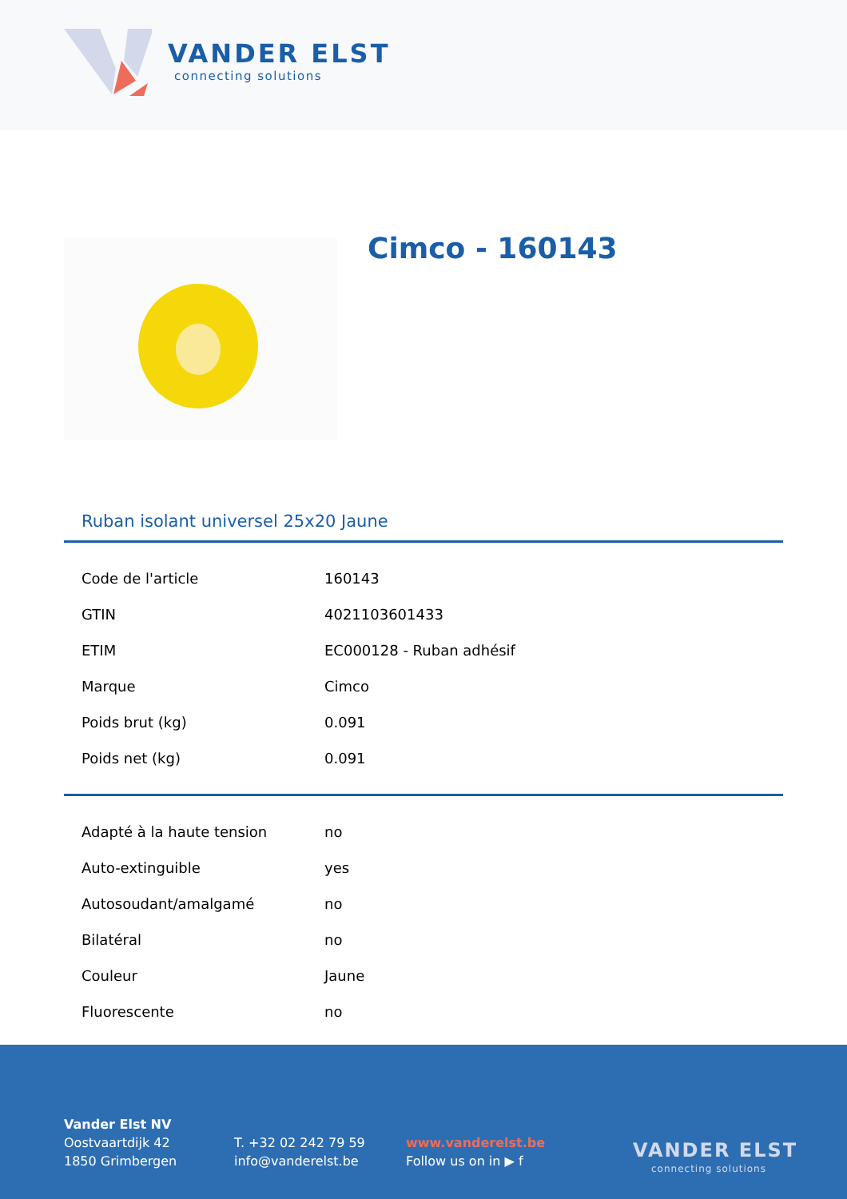VANDER ELST
connecting solutions
Cimco - 160143
Ruban isolant universel 25x20 Jaune
| Code de l'article | 160143 |
| GTIN | 4021103601433 |
| ETIM | EC000128 - Ruban adhésif |
| Marque | Cimco |
| Poids brut (kg) | 0.091 |
| Poids net (kg) | 0.091 |
| Adapté à la haute tension | no |
| Auto-extinguible | yes |
| Autosoudant/amalgamé | no |
| Bilatéral | no |
| Couleur | Jaune |
| Fluorescente | no |
Vander Elst NV
Oostvaartdijk 42
1850 Grimbergen
T. +32 02 242 79 59
info@vanderelst.be
www.vanderelst.be
Follow us on in ▶ f
VANDER ELST
connecting solutions